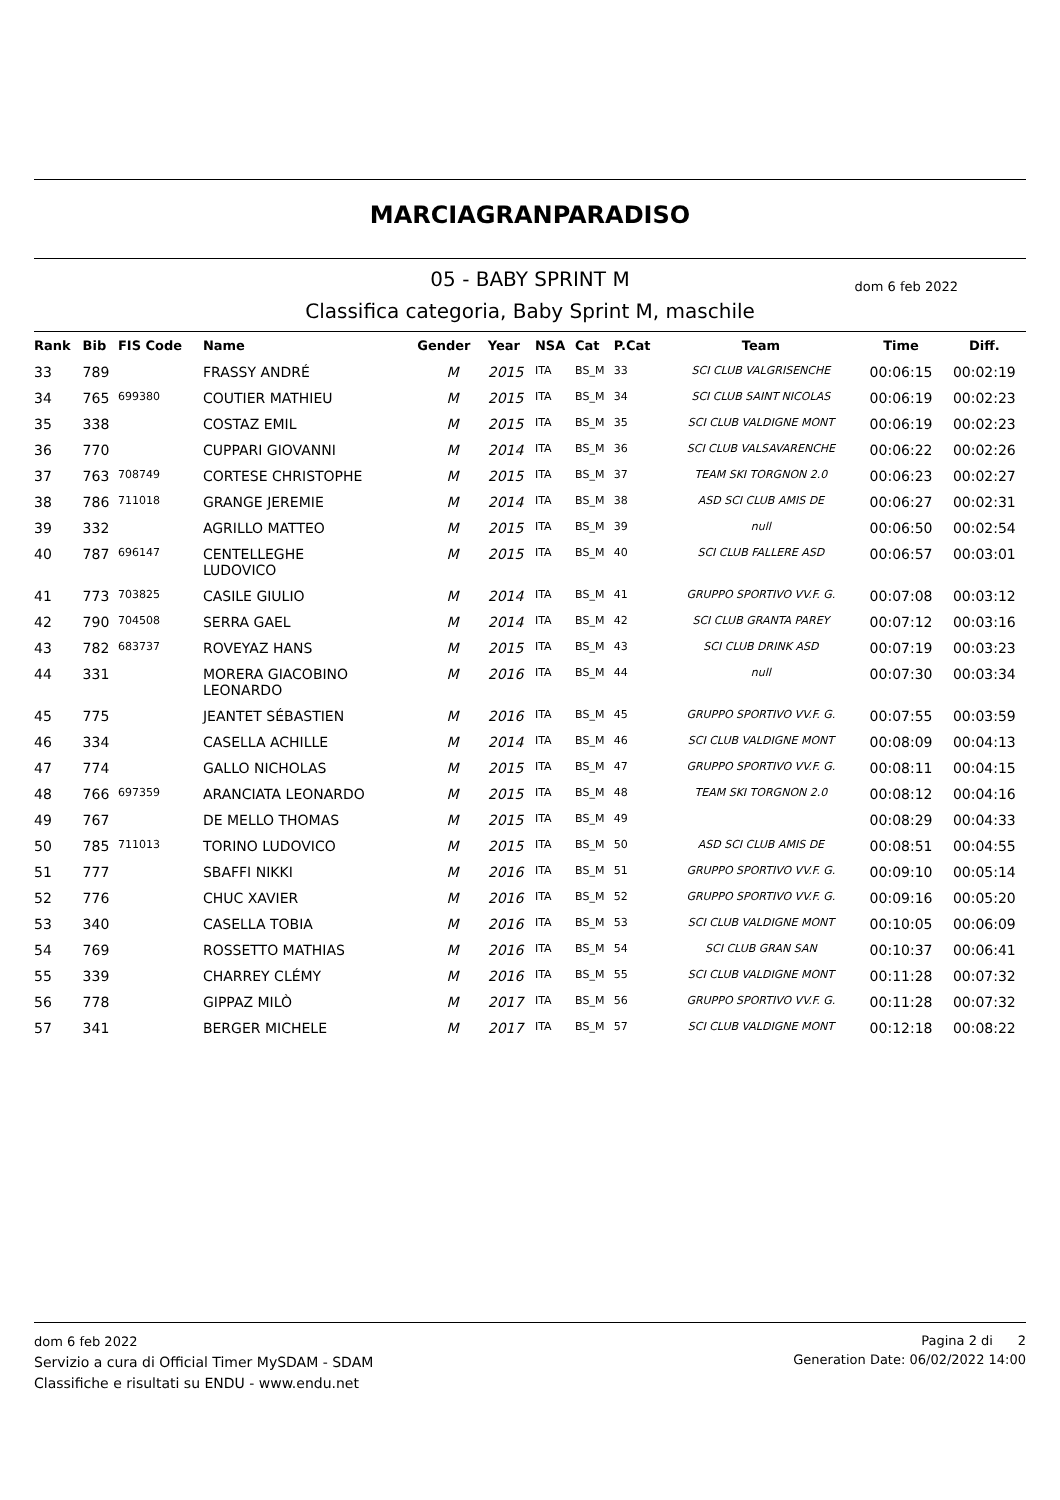MARCIAGRANPARADISO
05 - BABY SPRINT M
Classifica categoria, Baby Sprint M, maschile
dom 6 feb 2022
| Rank | Bib | FIS Code | Name | Gender | Year | NSA | Cat | P.Cat | Team | Time | Diff. |
| --- | --- | --- | --- | --- | --- | --- | --- | --- | --- | --- | --- |
| 33 | 789 | | FRASSY ANDRÉ | M | 2015 | ITA | BS_M | 33 | SCI CLUB VALGRISENCHE | 00:06:15 | 00:02:19 |
| 34 | 765 | 699380 | COUTIER MATHIEU | M | 2015 | ITA | BS_M | 34 | SCI CLUB SAINT NICOLAS | 00:06:19 | 00:02:23 |
| 35 | 338 | | COSTAZ EMIL | M | 2015 | ITA | BS_M | 35 | SCI CLUB VALDIGNE MONT | 00:06:19 | 00:02:23 |
| 36 | 770 | | CUPPARI GIOVANNI | M | 2014 | ITA | BS_M | 36 | SCI CLUB VALSAVARENCHE | 00:06:22 | 00:02:26 |
| 37 | 763 | 708749 | CORTESE CHRISTOPHE | M | 2015 | ITA | BS_M | 37 | TEAM SKI TORGNON 2.0 | 00:06:23 | 00:02:27 |
| 38 | 786 | 711018 | GRANGE JEREMIE | M | 2014 | ITA | BS_M | 38 | ASD SCI CLUB AMIS DE | 00:06:27 | 00:02:31 |
| 39 | 332 | | AGRILLO MATTEO | M | 2015 | ITA | BS_M | 39 | null | 00:06:50 | 00:02:54 |
| 40 | 787 | 696147 | CENTELLEGHE LUDOVICO | M | 2015 | ITA | BS_M | 40 | SCI CLUB FALLERE ASD | 00:06:57 | 00:03:01 |
| 41 | 773 | 703825 | CASILE GIULIO | M | 2014 | ITA | BS_M | 41 | GRUPPO SPORTIVO VV.F. G. | 00:07:08 | 00:03:12 |
| 42 | 790 | 704508 | SERRA GAEL | M | 2014 | ITA | BS_M | 42 | SCI CLUB GRANTA PAREY | 00:07:12 | 00:03:16 |
| 43 | 782 | 683737 | ROVEYAZ HANS | M | 2015 | ITA | BS_M | 43 | SCI CLUB DRINK ASD | 00:07:19 | 00:03:23 |
| 44 | 331 | | MORERA GIACOBINO LEONARDO | M | 2016 | ITA | BS_M | 44 | null | 00:07:30 | 00:03:34 |
| 45 | 775 | | JEANTET SÉBASTIEN | M | 2016 | ITA | BS_M | 45 | GRUPPO SPORTIVO VV.F. G. | 00:07:55 | 00:03:59 |
| 46 | 334 | | CASELLA ACHILLE | M | 2014 | ITA | BS_M | 46 | SCI CLUB VALDIGNE MONT | 00:08:09 | 00:04:13 |
| 47 | 774 | | GALLO NICHOLAS | M | 2015 | ITA | BS_M | 47 | GRUPPO SPORTIVO VV.F. G. | 00:08:11 | 00:04:15 |
| 48 | 766 | 697359 | ARANCIATA LEONARDO | M | 2015 | ITA | BS_M | 48 | TEAM SKI TORGNON 2.0 | 00:08:12 | 00:04:16 |
| 49 | 767 | | DE MELLO THOMAS | M | 2015 | ITA | BS_M | 49 | | 00:08:29 | 00:04:33 |
| 50 | 785 | 711013 | TORINO LUDOVICO | M | 2015 | ITA | BS_M | 50 | ASD SCI CLUB AMIS DE | 00:08:51 | 00:04:55 |
| 51 | 777 | | SBAFFI NIKKI | M | 2016 | ITA | BS_M | 51 | GRUPPO SPORTIVO VV.F. G. | 00:09:10 | 00:05:14 |
| 52 | 776 | | CHUC XAVIER | M | 2016 | ITA | BS_M | 52 | GRUPPO SPORTIVO VV.F. G. | 00:09:16 | 00:05:20 |
| 53 | 340 | | CASELLA TOBIA | M | 2016 | ITA | BS_M | 53 | SCI CLUB VALDIGNE MONT | 00:10:05 | 00:06:09 |
| 54 | 769 | | ROSSETTO MATHIAS | M | 2016 | ITA | BS_M | 54 | SCI CLUB GRAN SAN | 00:10:37 | 00:06:41 |
| 55 | 339 | | CHARREY CLÉMY | M | 2016 | ITA | BS_M | 55 | SCI CLUB VALDIGNE MONT | 00:11:28 | 00:07:32 |
| 56 | 778 | | GIPPAZ MILÒ | M | 2017 | ITA | BS_M | 56 | GRUPPO SPORTIVO VV.F. G. | 00:11:28 | 00:07:32 |
| 57 | 341 | | BERGER MICHELE | M | 2017 | ITA | BS_M | 57 | SCI CLUB VALDIGNE MONT | 00:12:18 | 00:08:22 |
dom 6 feb 2022
Servizio a cura di Official Timer MySDAM - SDAM
Classifiche e risultati su ENDU - www.endu.net
Pagina 2 di 2
Generation Date: 06/02/2022 14:00